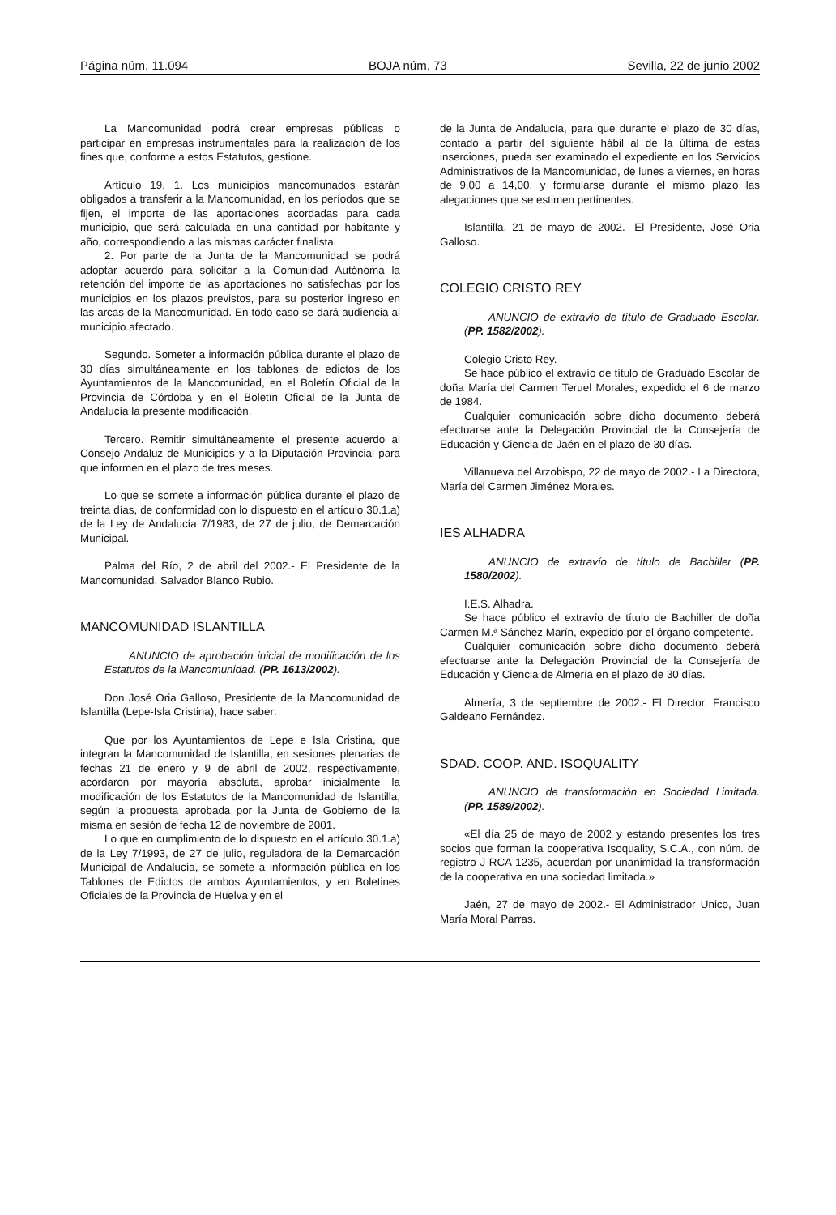Página núm. 11.094 BOJA núm. 73 Sevilla, 22 de junio 2002
La Mancomunidad podrá crear empresas públicas o participar en empresas instrumentales para la realización de los fines que, conforme a estos Estatutos, gestione.
Artículo 19. 1. Los municipios mancomunados estarán obligados a transferir a la Mancomunidad, en los períodos que se fijen, el importe de las aportaciones acordadas para cada municipio, que será calculada en una cantidad por habitante y año, correspondiendo a las mismas carácter finalista.
2. Por parte de la Junta de la Mancomunidad se podrá adoptar acuerdo para solicitar a la Comunidad Autónoma la retención del importe de las aportaciones no satisfechas por los municipios en los plazos previstos, para su posterior ingreso en las arcas de la Mancomunidad. En todo caso se dará audiencia al municipio afectado.
Segundo. Someter a información pública durante el plazo de 30 días simultáneamente en los tablones de edictos de los Ayuntamientos de la Mancomunidad, en el Boletín Oficial de la Provincia de Córdoba y en el Boletín Oficial de la Junta de Andalucía la presente modificación.
Tercero. Remitir simultáneamente el presente acuerdo al Consejo Andaluz de Municipios y a la Diputación Provincial para que informen en el plazo de tres meses.
Lo que se somete a información pública durante el plazo de treinta días, de conformidad con lo dispuesto en el artículo 30.1.a) de la Ley de Andalucía 7/1983, de 27 de julio, de Demarcación Municipal.
Palma del Río, 2 de abril del 2002.- El Presidente de la Mancomunidad, Salvador Blanco Rubio.
MANCOMUNIDAD ISLANTILLA
ANUNCIO de aprobación inicial de modificación de los Estatutos de la Mancomunidad. (PP. 1613/2002).
Don José Oria Galloso, Presidente de la Mancomunidad de Islantilla (Lepe-Isla Cristina), hace saber:
Que por los Ayuntamientos de Lepe e Isla Cristina, que integran la Mancomunidad de Islantilla, en sesiones plenarias de fechas 21 de enero y 9 de abril de 2002, respectivamente, acordaron por mayoría absoluta, aprobar inicialmente la modificación de los Estatutos de la Mancomunidad de Islantilla, según la propuesta aprobada por la Junta de Gobierno de la misma en sesión de fecha 12 de noviembre de 2001.
Lo que en cumplimiento de lo dispuesto en el artículo 30.1.a) de la Ley 7/1993, de 27 de julio, reguladora de la Demarcación Municipal de Andalucía, se somete a información pública en los Tablones de Edictos de ambos Ayuntamientos, y en Boletines Oficiales de la Provincia de Huelva y en el
de la Junta de Andalucía, para que durante el plazo de 30 días, contado a partir del siguiente hábil al de la última de estas inserciones, pueda ser examinado el expediente en los Servicios Administrativos de la Mancomunidad, de lunes a viernes, en horas de 9,00 a 14,00, y formularse durante el mismo plazo las alegaciones que se estimen pertinentes.
Islantilla, 21 de mayo de 2002.- El Presidente, José Oria Galloso.
COLEGIO CRISTO REY
ANUNCIO de extravío de título de Graduado Escolar. (PP. 1582/2002).
Colegio Cristo Rey.
Se hace público el extravío de título de Graduado Escolar de doña María del Carmen Teruel Morales, expedido el 6 de marzo de 1984.
Cualquier comunicación sobre dicho documento deberá efectuarse ante la Delegación Provincial de la Consejería de Educación y Ciencia de Jaén en el plazo de 30 días.
Villanueva del Arzobispo, 22 de mayo de 2002.- La Directora, María del Carmen Jiménez Morales.
IES ALHADRA
ANUNCIO de extravío de título de Bachiller (PP. 1580/2002).
I.E.S. Alhadra.
Se hace público el extravío de título de Bachiller de doña Carmen M.ª Sánchez Marín, expedido por el órgano competente.
Cualquier comunicación sobre dicho documento deberá efectuarse ante la Delegación Provincial de la Consejería de Educación y Ciencia de Almería en el plazo de 30 días.
Almería, 3 de septiembre de 2002.- El Director, Francisco Galdeano Fernández.
SDAD. COOP. AND. ISOQUALITY
ANUNCIO de transformación en Sociedad Limitada. (PP. 1589/2002).
«El día 25 de mayo de 2002 y estando presentes los tres socios que forman la cooperativa Isoquality, S.C.A., con núm. de registro J-RCA 1235, acuerdan por unanimidad la transformación de la cooperativa en una sociedad limitada.»
Jaén, 27 de mayo de 2002.- El Administrador Unico, Juan María Moral Parras.